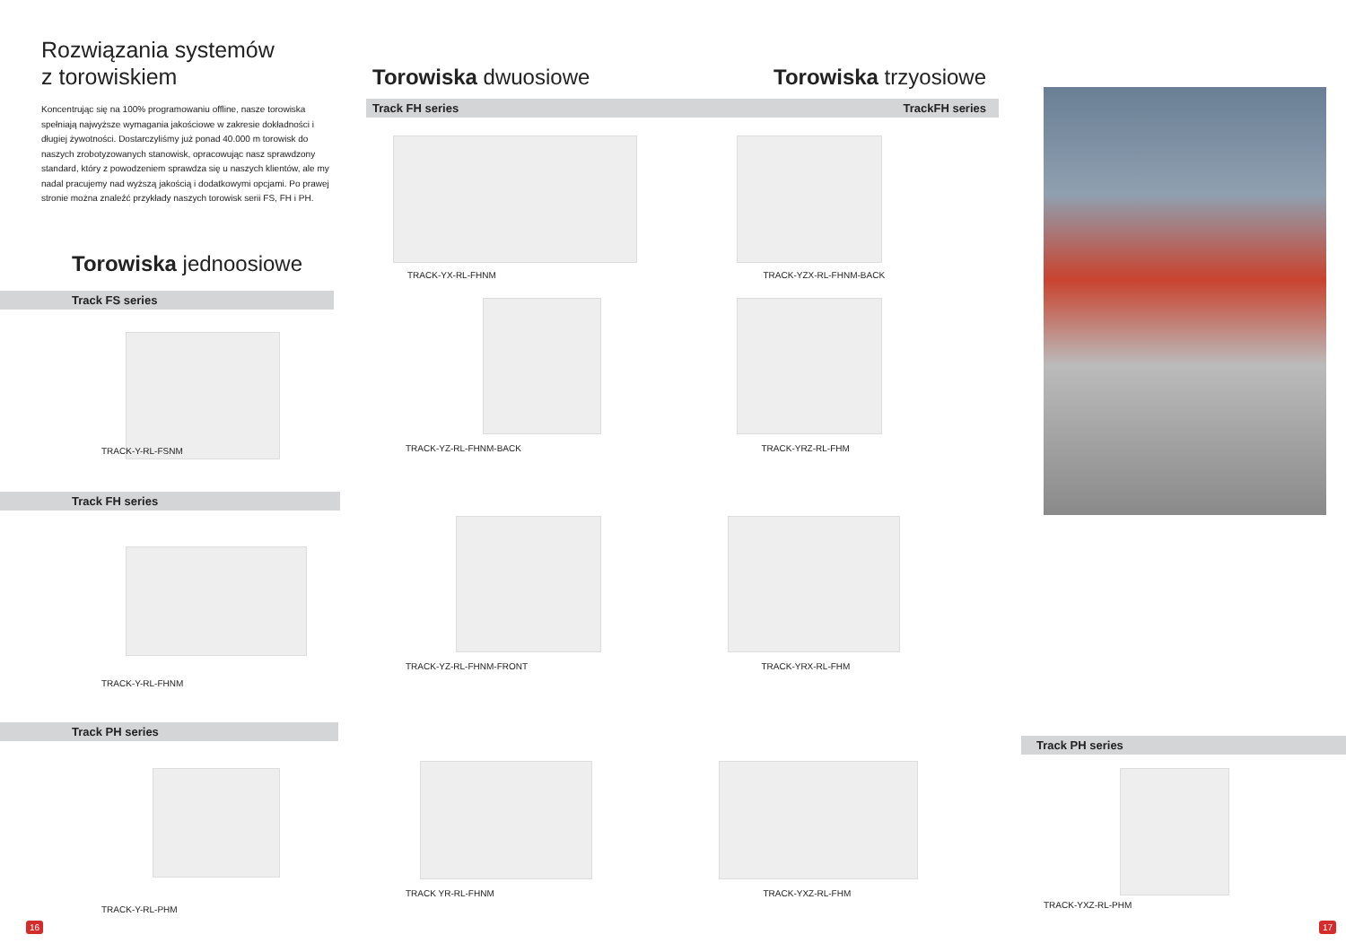Rozwiązania systemów
z torowiskiem
Koncentrując się na 100% programowaniu offline, nasze torowiska spełniają najwyższe wymagania jakościowe w zakresie dokładności i długiej żywotności. Dostarczyliśmy już ponad 40.000 m torowisk do naszych zrobotyzowanych stanowisk, opracowując nasz sprawdzony standard, który z powodzeniem sprawdza się u naszych klientów, ale my nadal pracujemy nad wyższą jakością i dodatkowymi opcjami. Po prawej stronie można znaleźć przykłady naszych torowisk serii FS, FH i PH.
Torowiska jednoosiowe
Track FS series
TRACK-Y-RL-FSNM
Track FH series
TRACK-Y-RL-FHNM
Track PH series
TRACK-Y-RL-PHM
Torowiska dwuosiowe Torowiska trzyosiowe
Track FH series TrackFH series
TRACK-YX-RL-FHNM
TRACK-YZX-RL-FHNM-BACK
TRACK-YZ-RL-FHNM-BACK
TRACK-YRZ-RL-FHM
TRACK-YZ-RL-FHNM-FRONT
TRACK-YRX-RL-FHM
TRACK YR-RL-FHNM
TRACK-YXZ-RL-FHM
Track PH series
TRACK-YXZ-RL-PHM
16 17